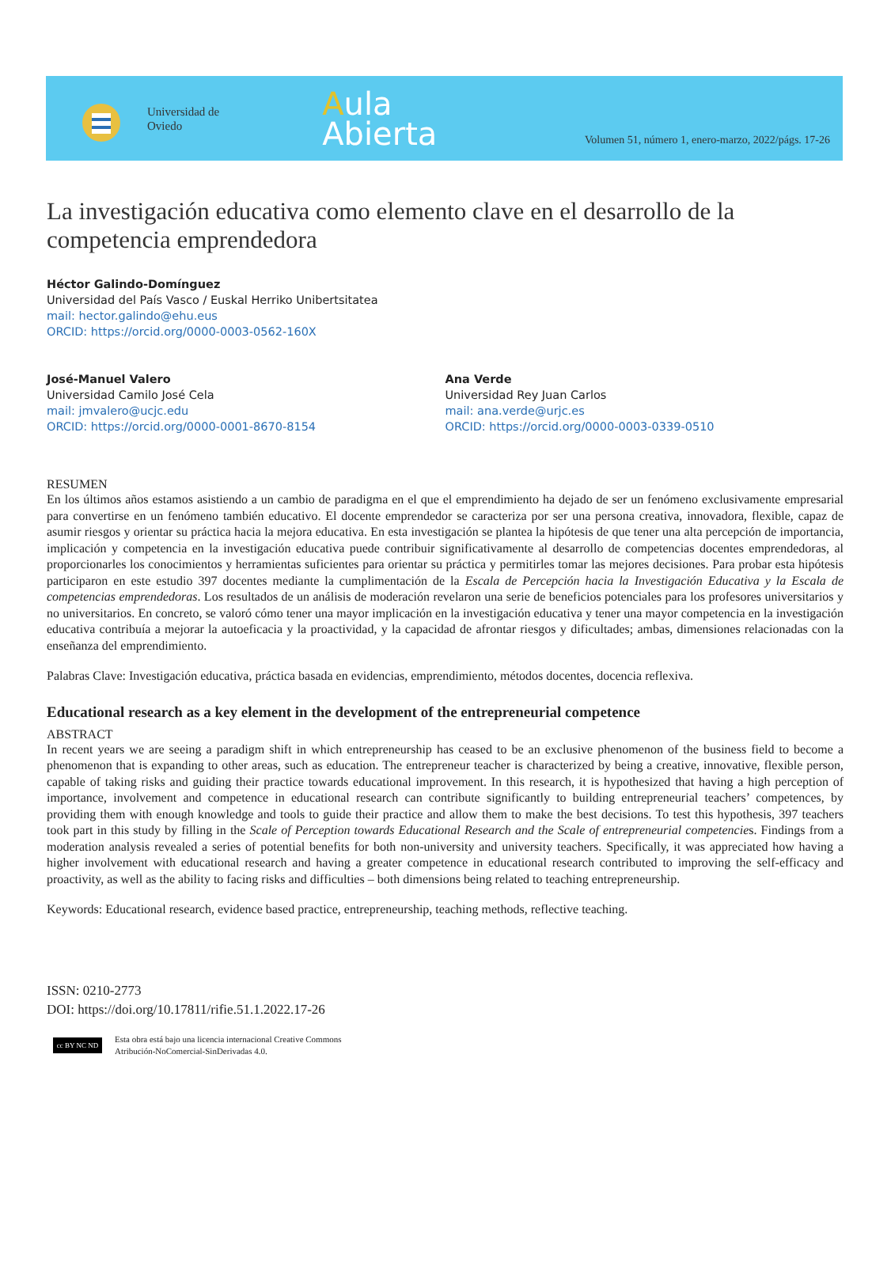Universidad de
Oviedo
Aula
Abierta
Volumen 51, número 1, enero-marzo, 2022/págs. 17-26
La investigación educativa como elemento clave en el desarrollo de la competencia emprendedora
Héctor Galindo-Domínguez
Universidad del País Vasco / Euskal Herriko Unibertsitatea
mail: hector.galindo@ehu.eus
ORCID: https://orcid.org/0000-0003-0562-160X
José-Manuel Valero
Universidad Camilo José Cela
mail: jmvalero@ucjc.edu
ORCID: https://orcid.org/0000-0001-8670-8154
Ana Verde
Universidad Rey Juan Carlos
mail: ana.verde@urjc.es
ORCID: https://orcid.org/0000-0003-0339-0510
RESUMEN
En los últimos años estamos asistiendo a un cambio de paradigma en el que el emprendimiento ha dejado de ser un fenómeno exclusivamente empresarial para convertirse en un fenómeno también educativo. El docente emprendedor se caracteriza por ser una persona creativa, innovadora, flexible, capaz de asumir riesgos y orientar su práctica hacia la mejora educativa. En esta investigación se plantea la hipótesis de que tener una alta percepción de importancia, implicación y competencia en la investigación educativa puede contribuir significativamente al desarrollo de competencias docentes emprendedoras, al proporcionarles los conocimientos y herramientas suficientes para orientar su práctica y permitirles tomar las mejores decisiones. Para probar esta hipótesis participaron en este estudio 397 docentes mediante la cumplimentación de la Escala de Percepción hacia la Investigación Educativa y la Escala de competencias emprendedoras. Los resultados de un análisis de moderación revelaron una serie de beneficios potenciales para los profesores universitarios y no universitarios. En concreto, se valoró cómo tener una mayor implicación en la investigación educativa y tener una mayor competencia en la investigación educativa contribuía a mejorar la autoeficacia y la proactividad, y la capacidad de afrontar riesgos y dificultades; ambas, dimensiones relacionadas con la enseñanza del emprendimiento.
Palabras Clave: Investigación educativa, práctica basada en evidencias, emprendimiento, métodos docentes, docencia reflexiva.
Educational research as a key element in the development of the entrepreneurial competence
ABSTRACT
In recent years we are seeing a paradigm shift in which entrepreneurship has ceased to be an exclusive phenomenon of the business field to become a phenomenon that is expanding to other areas, such as education. The entrepreneur teacher is characterized by being a creative, innovative, flexible person, capable of taking risks and guiding their practice towards educational improvement. In this research, it is hypothesized that having a high perception of importance, involvement and competence in educational research can contribute significantly to building entrepreneurial teachers’ competences, by providing them with enough knowledge and tools to guide their practice and allow them to make the best decisions. To test this hypothesis, 397 teachers took part in this study by filling in the Scale of Perception towards Educational Research and the Scale of entrepreneurial competencies. Findings from a moderation analysis revealed a series of potential benefits for both non-university and university teachers. Specifically, it was appreciated how having a higher involvement with educational research and having a greater competence in educational research contributed to improving the self-efficacy and proactivity, as well as the ability to facing risks and difficulties – both dimensions being related to teaching entrepreneurship.
Keywords: Educational research, evidence based practice, entrepreneurship, teaching methods, reflective teaching.
ISSN: 0210-2773
DOI: https://doi.org/10.17811/rifie.51.1.2022.17-26
cc BY NC ND
Esta obra está bajo una licencia internacional Creative Commons
Atribución-NoComercial-SinDerivadas 4.0.